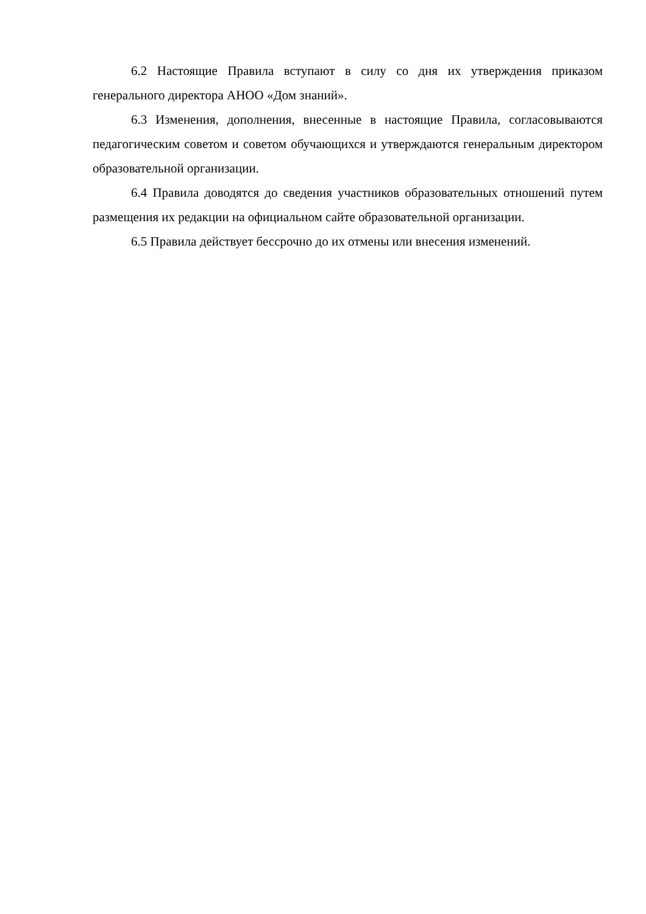6.2 Настоящие Правила вступают в силу со дня их утверждения приказом генерального директора АНОО «Дом знаний».
6.3 Изменения, дополнения, внесенные в настоящие Правила, согласовываются педагогическим советом и советом обучающихся и утверждаются генеральным директором образовательной организации.
6.4 Правила доводятся до сведения участников образовательных отношений путем размещения их редакции на официальном сайте образовательной организации.
6.5 Правила действует бессрочно до их отмены или внесения изменений.